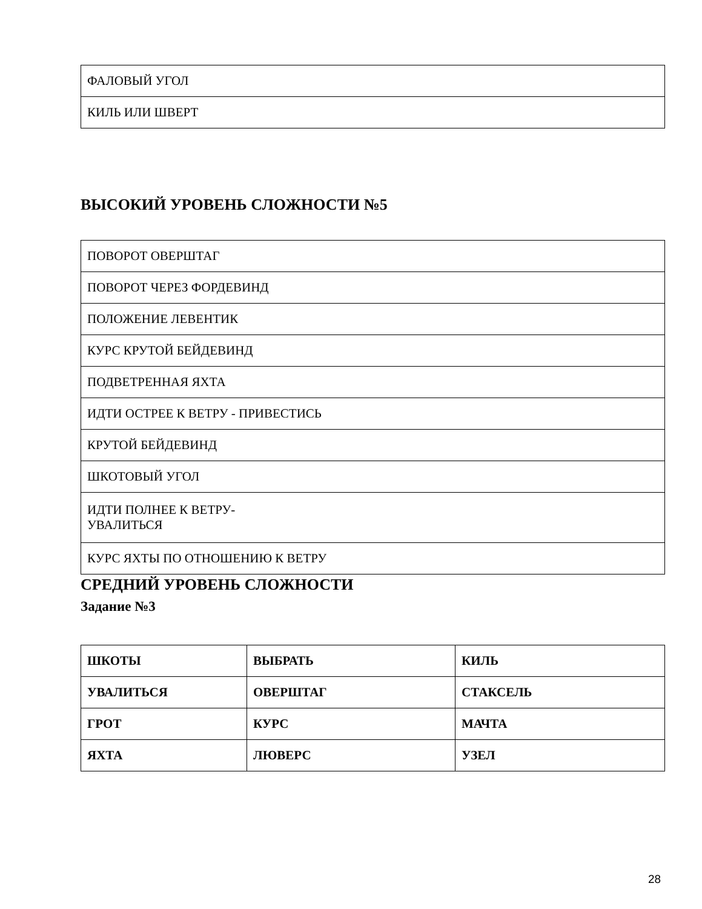| ФАЛОВЫЙ УГОЛ |
| КИЛЬ ИЛИ ШВЕРТ |
ВЫСОКИЙ УРОВЕНЬ СЛОЖНОСТИ №5
| ПОВОРОТ ОВЕРШТАГ |
| ПОВОРОТ ЧЕРЕЗ ФОРДЕВИНД |
| ПОЛОЖЕНИЕ ЛЕВЕНТИК |
| КУРС КРУТОЙ БЕЙДЕВИНД |
| ПОДВЕТРЕННАЯ ЯХТА |
| ИДТИ ОСТРЕЕ К ВЕТРУ - ПРИВЕСТИСЬ |
| КРУТОЙ БЕЙДЕВИНД |
| ШКОТОВЫЙ УГОЛ |
| ИДТИ ПОЛНЕЕ К ВЕТРУ- УВАЛИТЬСЯ |
| КУРС ЯХТЫ ПО ОТНОШЕНИЮ К ВЕТРУ |
СРЕДНИЙ УРОВЕНЬ СЛОЖНОСТИ
Задание №3
| ШКОТЫ | ВЫБРАТЬ | КИЛЬ |
| УВАЛИТЬСЯ | ОВЕРШТАГ | СТАКСЕЛЬ |
| ГРОТ | КУРС | МАЧТА |
| ЯХТА | ЛЮВЕРС | УЗЕЛ |
28